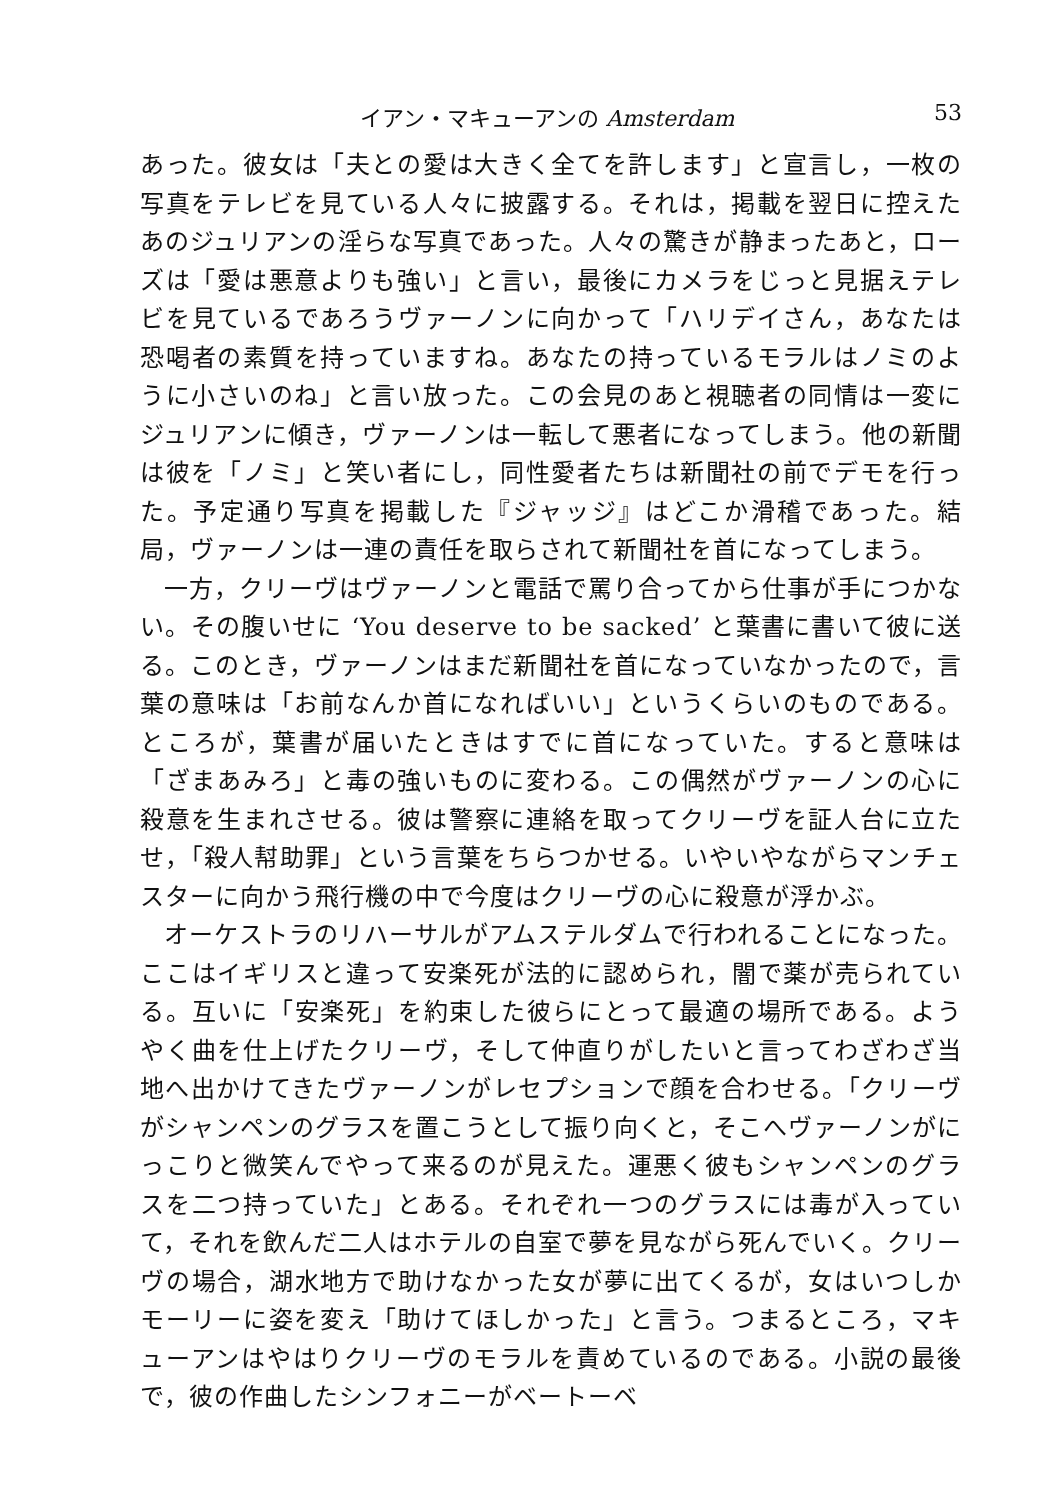イアン・マキューアンの Amsterdam 53
あった。彼女は「夫との愛は大きく全てを許します」と宣言し，一枚の写真をテレビを見ている人々に披露する。それは，掲載を翌日に控えたあのジュリアンの淫らな写真であった。人々の驚きが静まったあと，ローズは「愛は悪意よりも強い」と言い，最後にカメラをじっと見据えテレビを見ているであろうヴァーノンに向かって「ハリデイさん，あなたは恐喝者の素質を持っていますね。あなたの持っているモラルはノミのように小さいのね」と言い放った。この会見のあと視聴者の同情は一変にジュリアンに傾き，ヴァーノンは一転して悪者になってしまう。他の新聞は彼を「ノミ」と笑い者にし，同性愛者たちは新聞社の前でデモを行った。予定通り写真を掲載した『ジャッジ』はどこか滑稽であった。結局，ヴァーノンは一連の責任を取らされて新聞社を首になってしまう。
一方，クリーヴはヴァーノンと電話で罵り合ってから仕事が手につかない。その腹いせに ‘You deserve to be sacked’ と葉書に書いて彼に送る。このとき，ヴァーノンはまだ新聞社を首になっていなかったので，言葉の意味は「お前なんか首になればいい」というくらいのものである。ところが，葉書が届いたときはすでに首になっていた。すると意味は「ざまあみろ」と毒の強いものに変わる。この偶然がヴァーノンの心に殺意を生まれさせる。彼は警察に連絡を取ってクリーヴを証人台に立たせ，「殺人幇助罪」という言葉をちらつかせる。いやいやながらマンチェスターに向かう飛行機の中で今度はクリーヴの心に殺意が浮かぶ。
オーケストラのリハーサルがアムステルダムで行われることになった。ここはイギリスと違って安楽死が法的に認められ，闇で薬が売られている。互いに「安楽死」を約束した彼らにとって最適の場所である。ようやく曲を仕上げたクリーヴ，そして仲直りがしたいと言ってわざわざ当地へ出かけてきたヴァーノンがレセプションで顔を合わせる。「クリーヴがシャンペンのグラスを置こうとして振り向くと，そこへヴァーノンがにっこりと微笑んでやって来るのが見えた。運悪く彼もシャンペンのグラスを二つ持っていた」とある。それぞれ一つのグラスには毒が入っていて，それを飲んだ二人はホテルの自室で夢を見ながら死んでいく。クリーヴの場合，湖水地方で助けなかった女が夢に出てくるが，女はいつしかモーリーに姿を変え「助けてほしかった」と言う。つまるところ，マキューアンはやはりクリーヴのモラルを責めているのである。小説の最後で，彼の作曲したシンフォニーがベートーベ